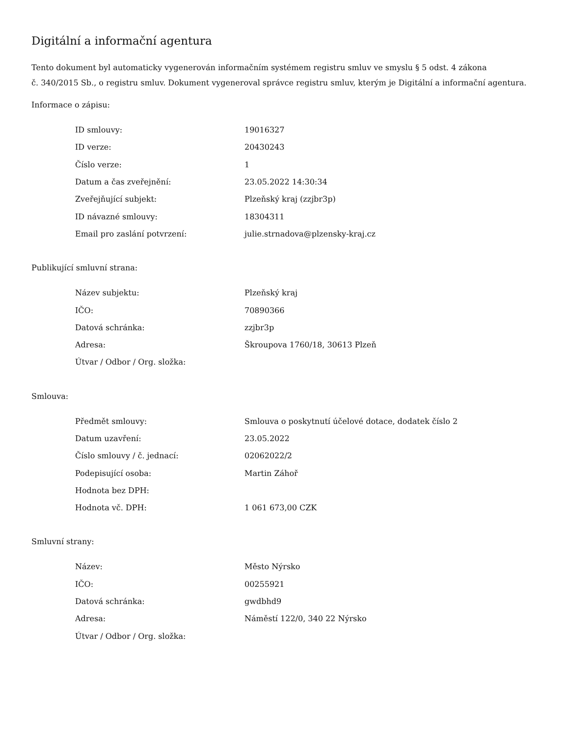Digitální a informační agentura
Tento dokument byl automaticky vygenerován informačním systémem registru smluv ve smyslu § 5 odst. 4 zákona
č. 340/2015 Sb., o registru smluv. Dokument vygeneroval správce registru smluv, kterým je Digitální a informační agentura.
Informace o zápisu:
| ID smlouvy: | 19016327 |
| ID verze: | 20430243 |
| Číslo verze: | 1 |
| Datum a čas zveřejnění: | 23.05.2022 14:30:34 |
| Zveřejňující subjekt: | Plzeňský kraj (zzjbr3p) |
| ID návazné smlouvy: | 18304311 |
| Email pro zaslání potvrzení: | julie.strnadova@plzensky-kraj.cz |
Publikující smluvní strana:
| Název subjektu: | Plzeňský kraj |
| IČO: | 70890366 |
| Datová schránka: | zzjbr3p |
| Adresa: | Škroupova 1760/18, 30613 Plzeň |
| Útvar / Odbor / Org. složka: | |
Smlouva:
| Předmět smlouvy: | Smlouva o poskytnutí účelové dotace, dodatek číslo 2 |
| Datum uzavření: | 23.05.2022 |
| Číslo smlouvy / č. jednací: | 02062022/2 |
| Podepisující osoba: | Martin Záhoř |
| Hodnota bez DPH: | |
| Hodnota vč. DPH: | 1 061 673,00 CZK |
Smluvní strany:
| Název: | Město Nýrsko |
| IČO: | 00255921 |
| Datová schránka: | gwdbhd9 |
| Adresa: | Náměstí 122/0, 340 22 Nýrsko |
| Útvar / Odbor / Org. složka: | |